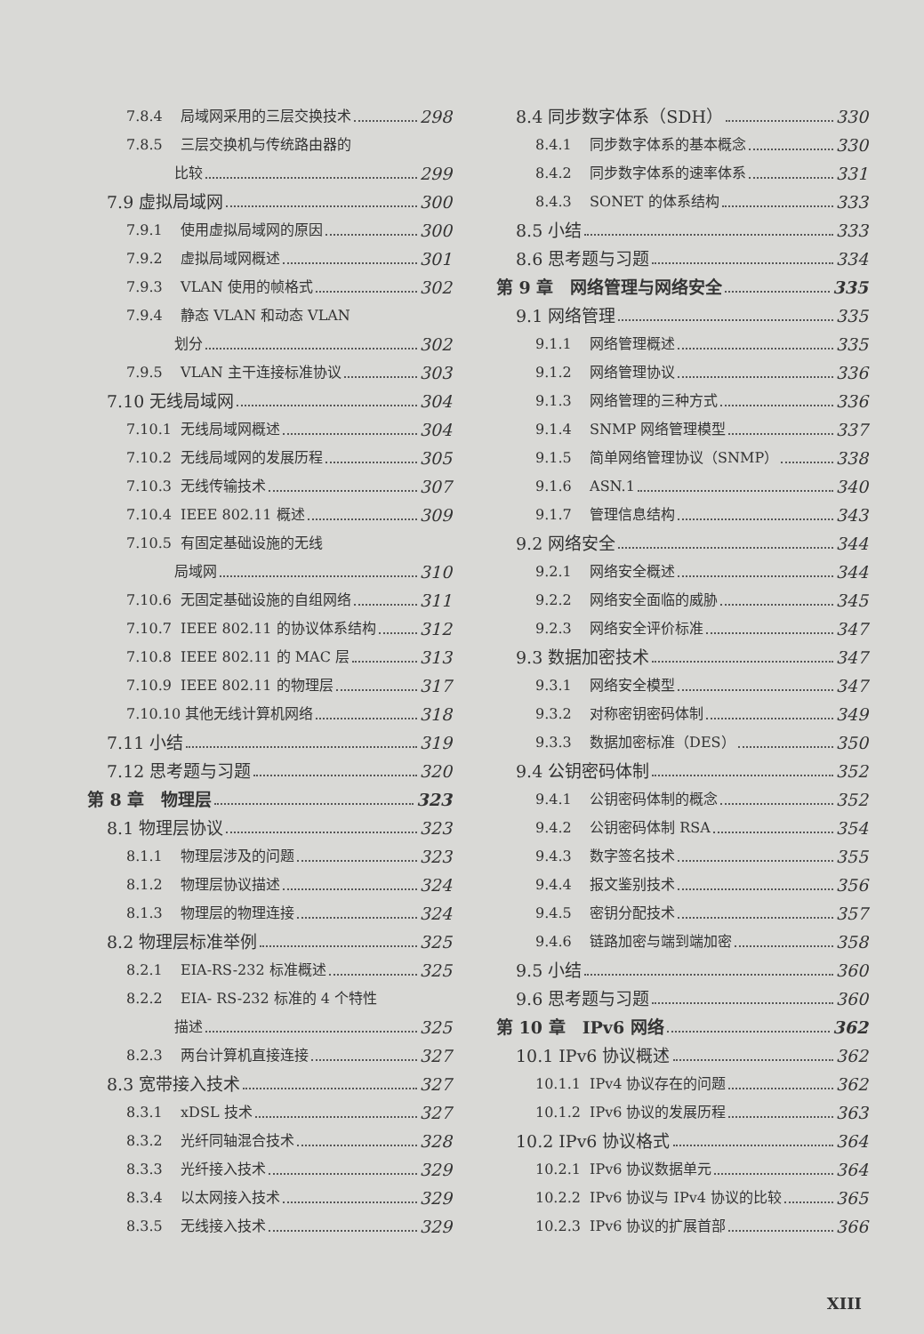7.8.4 局域网采用的三层交换技术 298
7.8.5 三层交换机与传统路由器的
比较 299
7.9 虚拟局域网 300
7.9.1 使用虚拟局域网的原因 300
7.9.2 虚拟局域网概述 301
7.9.3 VLAN 使用的帧格式 302
7.9.4 静态 VLAN 和动态 VLAN
划分 302
7.9.5 VLAN 主干连接标准协议 303
7.10 无线局域网 304
7.10.1 无线局域网概述 304
7.10.2 无线局域网的发展历程 305
7.10.3 无线传输技术 307
7.10.4 IEEE 802.11 概述 309
7.10.5 有固定基础设施的无线
局域网 310
7.10.6 无固定基础设施的自组网络 311
7.10.7 IEEE 802.11 的协议体系结构 312
7.10.8 IEEE 802.11 的 MAC 层 313
7.10.9 IEEE 802.11 的物理层 317
7.10.10 其他无线计算机网络 318
7.11 小结 319
7.12 思考题与习题 320
第 8 章　物理层 323
8.1 物理层协议 323
8.1.1 物理层涉及的问题 323
8.1.2 物理层协议描述 324
8.1.3 物理层的物理连接 324
8.2 物理层标准举例 325
8.2.1 EIA-RS-232 标准概述 325
8.2.2 EIA- RS-232 标准的 4 个特性
描述 325
8.2.3 两台计算机直接连接 327
8.3 宽带接入技术 327
8.3.1 xDSL 技术 327
8.3.2 光纤同轴混合技术 328
8.3.3 光纤接入技术 329
8.3.4 以太网接入技术 329
8.3.5 无线接入技术 329
8.4 同步数字体系（SDH） 330
8.4.1 同步数字体系的基本概念 330
8.4.2 同步数字体系的速率体系 331
8.4.3 SONET 的体系结构 333
8.5 小结 333
8.6 思考题与习题 334
第 9 章　网络管理与网络安全 335
9.1 网络管理 335
9.1.1 网络管理概述 335
9.1.2 网络管理协议 336
9.1.3 网络管理的三种方式 336
9.1.4 SNMP 网络管理模型 337
9.1.5 简单网络管理协议（SNMP） 338
9.1.6 ASN.1 340
9.1.7 管理信息结构 343
9.2 网络安全 344
9.2.1 网络安全概述 344
9.2.2 网络安全面临的威胁 345
9.2.3 网络安全评价标准 347
9.3 数据加密技术 347
9.3.1 网络安全模型 347
9.3.2 对称密钥密码体制 349
9.3.3 数据加密标准（DES） 350
9.4 公钥密码体制 352
9.4.1 公钥密码体制的概念 352
9.4.2 公钥密码体制 RSA 354
9.4.3 数字签名技术 355
9.4.4 报文鉴别技术 356
9.4.5 密钥分配技术 357
9.4.6 链路加密与端到端加密 358
9.5 小结 360
9.6 思考题与习题 360
第 10 章　IPv6 网络 362
10.1 IPv6 协议概述 362
10.1.1 IPv4 协议存在的问题 362
10.1.2 IPv6 协议的发展历程 363
10.2 IPv6 协议格式 364
10.2.1 IPv6 协议数据单元 364
10.2.2 IPv6 协议与 IPv4 协议的比较 365
10.2.3 IPv6 协议的扩展首部 366
XIII